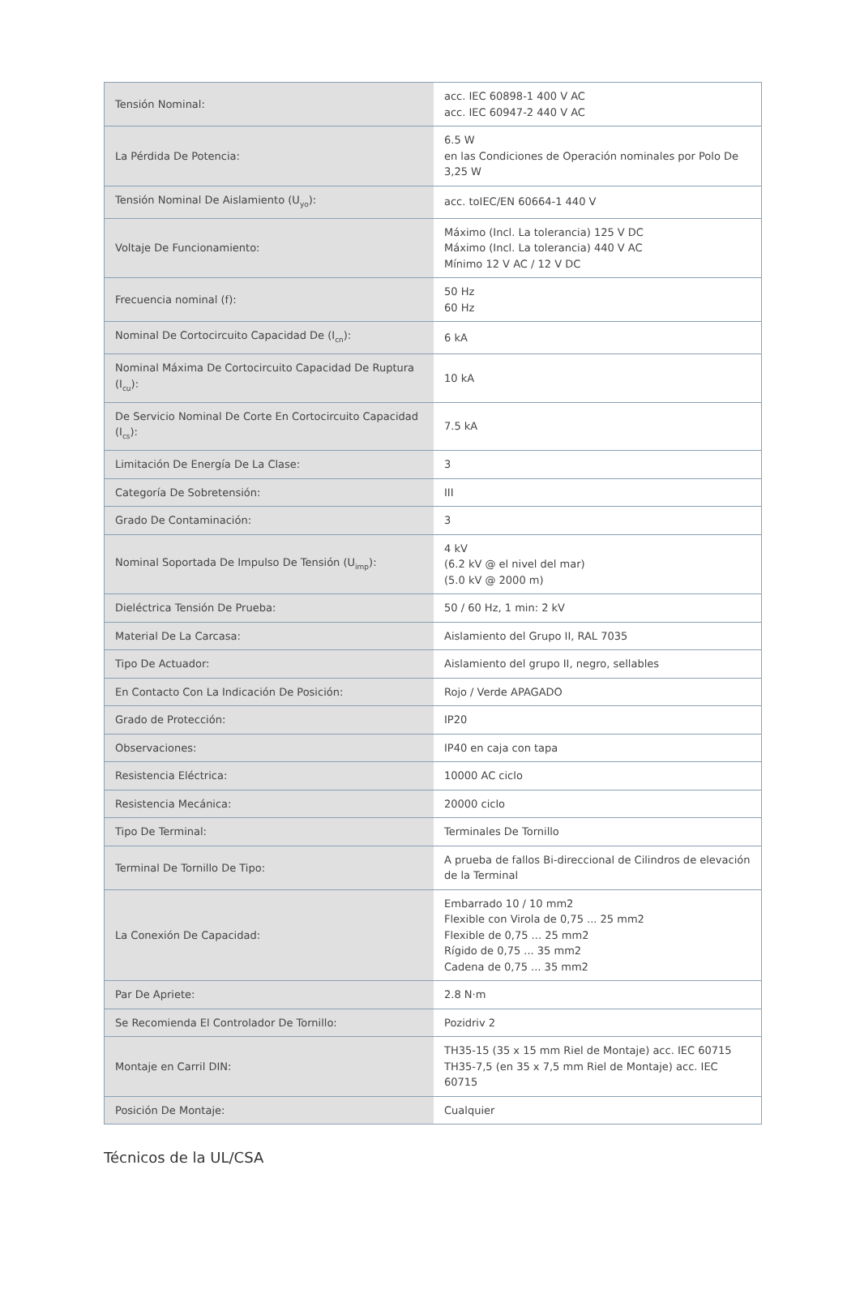| Tensión Nominal: | acc. IEC 60898-1 400 V AC acc. IEC 60947-2 440 V AC |
| La Pérdida De Potencia: | 6.5 W en las Condiciones de Operación nominales por Polo De 3,25 W |
| Tensión Nominal De Aislamiento (U<sub>yo</sub>): | acc. toIEC/EN 60664-1 440 V |
| Voltaje De Funcionamiento: | Máximo (Incl. La tolerancia) 125 V DC Máximo (Incl. La tolerancia) 440 V AC Mínimo 12 V AC / 12 V DC |
| Frecuencia nominal (f): | 50 Hz 60 Hz |
| Nominal De Cortocircuito Capacidad De (I<sub>cn</sub>): | 6 kA |
| Nominal Máxima De Cortocircuito Capacidad De Ruptura (I<sub>cu</sub>): | 10 kA |
| De Servicio Nominal De Corte En Cortocircuito Capacidad (I<sub>cs</sub>): | 7.5 kA |
| Limitación De Energía De La Clase: | 3 |
| Categoría De Sobretensión: | III |
| Grado De Contaminación: | 3 |
| Nominal Soportada De Impulso De Tensión (U<sub>imp</sub>): | 4 kV (6.2 kV @ el nivel del mar) (5.0 kV @ 2000 m) |
| Dieléctrica Tensión De Prueba: | 50 / 60 Hz, 1 min: 2 kV |
| Material De La Carcasa: | Aislamiento del Grupo II, RAL 7035 |
| Tipo De Actuador: | Aislamiento del grupo II, negro, sellables |
| En Contacto Con La Indicación De Posición: | Rojo / Verde APAGADO |
| Grado de Protección: | IP20 |
| Observaciones: | IP40 en caja con tapa |
| Resistencia Eléctrica: | 10000 AC ciclo |
| Resistencia Mecánica: | 20000 ciclo |
| Tipo De Terminal: | Terminales De Tornillo |
| Terminal De Tornillo De Tipo: | A prueba de fallos Bi-direccional de Cilindros de elevación de la Terminal |
| La Conexión De Capacidad: | Embarrado 10 / 10 mm2 Flexible con Virola de 0,75 ... 25 mm2 Flexible de 0,75 ... 25 mm2 Rígido de 0,75 ... 35 mm2 Cadena de 0,75 ... 35 mm2 |
| Par De Apriete: | 2.8 N·m |
| Se Recomienda El Controlador De Tornillo: | Pozidriv 2 |
| Montaje en Carril DIN: | TH35-15 (35 x 15 mm Riel de Montaje) acc. IEC 60715 TH35-7,5 (en 35 x 7,5 mm Riel de Montaje) acc. IEC 60715 |
| Posición De Montaje: | Cualquier |
Técnicos de la UL/CSA